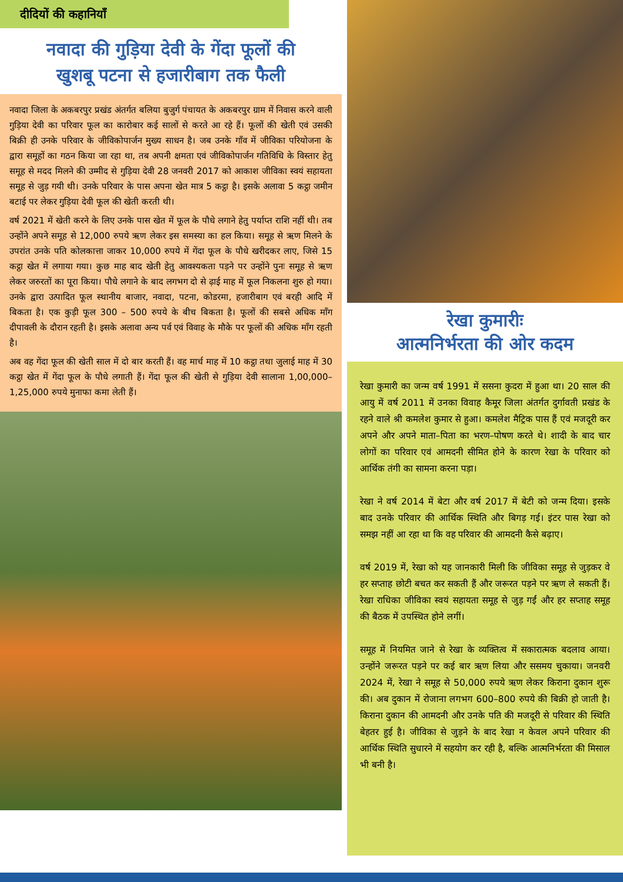दीदियों की कहानियाँ
नवादा की गुड़िया देवी के गेंदा फूलों की
खुशबू पटना से हजारीबाग तक फैली
नवादा जिला के अकबरपुर प्रखंड अंतर्गत बलिया बुजुर्ग पंचायत के अकबरपुर ग्राम में निवास करने वाली गुड़िया देवी का परिवार फूल का कारोबार कई सालों से करते आ रहे हैं। फूलों की खेती एवं उसकी बिक्री ही उनके परिवार के जीविकोपार्जन मुख्य साधन है। जब उनके गाँव में जीविका परियोजना के द्वारा समूहों का गठन किया जा रहा था, तब अपनी क्षमता एवं जीविकोपार्जन गतिविधि के विस्तार हेतु समूह से मदद मिलने की उम्मीद से गुड़िया देवी 28 जनवरी 2017 को आकाश जीविका स्वयं सहायता समूह से जुड़ गयी थी। उनके परिवार के पास अपना खेत मात्र 5 कट्ठा है। इसके अलावा 5 कट्ठा जमीन बटाई पर लेकर गुड़िया देवी फूल की खेती करती थी।
वर्ष 2021 में खेती करने के लिए उनके पास खेत में फूल के पौधे लगाने हेतु पर्याप्त राशि नहीं थी। तब उन्होंने अपने समूह से 12,000 रुपये ऋण लेकर इस समस्या का हल किया। समूह से ऋण मिलने के उपरांत उनके पति कोलकात्ता जाकर 10,000 रुपये में गेंदा फूल के पौधे खरीदकर लाए, जिसे 15 कट्ठा खेत में लगाया गया। कुछ माह बाद खेती हेतु आवश्यकता पड़ने पर उन्होंने पुनः समूह से ऋण लेकर जरुरतों का पूरा किया। पौधे लगाने के बाद लगभग दो से ढ़ाई माह में फूल निकलना शुरु हो गया। उनके द्वारा उत्पादित फूल स्थानीय बाजार, नवादा, पटना, कोडरमा, हजारीबाग एवं बरही आदि में बिकता है। एक कुड़ी फूल 300 – 500 रुपये के बीच बिकता है। फूलों की सबसे अधिक माँग दीपावली के दौरान रहती है। इसके अलावा अन्य पर्व एवं विवाह के मौके पर फूलों की अधिक माँग रहती है।
अब वह गेंदा फूल की खेती साल में दो बार करती हैं। वह मार्च माह में 10 कट्ठा तथा जुलाई माह में 30 कट्ठा खेत में गेंदा फूल के पौधे लगाती हैं। गेंदा फूल की खेती से गुड़िया देवी सालाना 1,00,000–1,25,000 रुपये मुनाफा कमा लेती हैं।
रेखा कुमारीः
आत्मनिर्भरता की ओर कदम
रेखा कुमारी का जन्म वर्ष 1991 में ससना कुदरा में हुआ था। 20 साल की आयु में वर्ष 2011 में उनका विवाह कैमूर जिला अंतर्गत दुर्गावती प्रखंड के रहने वाले श्री कमलेश कुमार से हुआ। कमलेश मैट्रिक पास हैं एवं मजदूरी कर अपने और अपने माता–पिता का भरण–पोषण करते थे। शादी के बाद चार लोगों का परिवार एवं आमदनी सीमित होने के कारण रेखा के परिवार को आर्थिक तंगी का सामना करना पड़ा।
रेखा ने वर्ष 2014 में बेटा और वर्ष 2017 में बेटी को जन्म दिया। इसके बाद उनके परिवार की आर्थिक स्थिति और बिगड़ गई। इंटर पास रेखा को समझ नहीं आ रहा था कि वह परिवार की आमदनी कैसे बढ़ाए।
वर्ष 2019 में, रेखा को यह जानकारी मिली कि जीविका समूह से जुड़कर वे हर सप्ताह छोटी बचत कर सकती हैं और जरूरत पड़ने पर ऋण ले सकती हैं। रेखा राधिका जीविका स्वयं सहायता समूह से जुड़ गईं और हर सप्ताह समूह की बैठक में उपस्थित होने लगीं।
समूह में नियमित जाने से रेखा के व्यक्तित्व में सकारात्मक बदलाव आया। उन्होंने जरूरत पड़ने पर कई बार ऋण लिया और ससमय चुकाया। जनवरी 2024 में, रेखा ने समूह से 50,000 रुपये ऋण लेकर किराना दुकान शुरू की। अब दुकान में रोजाना लगभग 600–800 रुपये की बिक्री हो जाती है। किराना दुकान की आमदनी और उनके पति की मजदूरी से परिवार की स्थिति बेहतर हुई है। जीविका से जुड़ने के बाद रेखा न केवल अपने परिवार की आर्थिक स्थिति सुधारने में सहयोग कर रही है, बल्कि आत्मनिर्भरता की मिसाल भी बनी है।